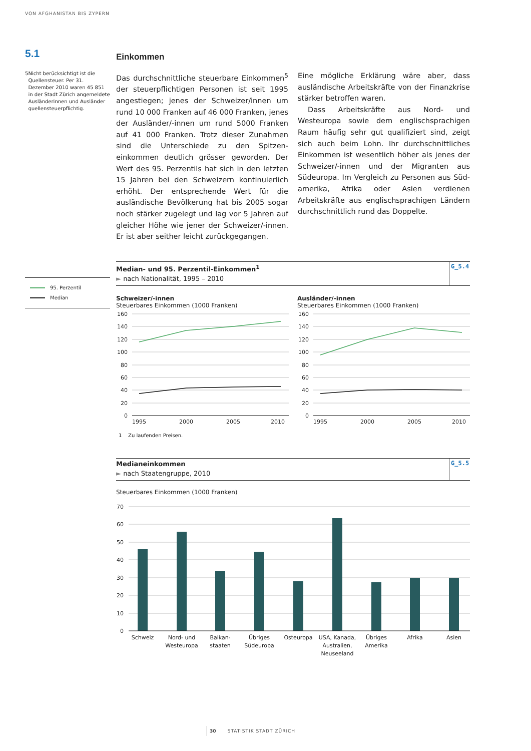VON AFGHANISTAN BIS ZYPERN
5.1
5 Nicht berücksichtigt ist die Quellensteuer. Per 31. Dezember 2010 waren 45 851 in der Stadt Zürich angemeldete Ausländerin­nen und Ausländer quellen­steuerpflichtig.
95. Perzentil
Median
Einkommen
Das durchschnittliche steuerbare Einkommen<sup>5</sup> der steuerpflichtigen Personen ist seit 1995 angestiegen; jenes der Schweizer/innen um rund 10 000 Franken auf 46 000 Franken, jenes der Ausländer/-innen um rund 5000 Franken auf 41 000 Franken. Trotz dieser Zunahmen sind die Unterschiede zu den Spitzen­einkommen deutlich grösser geworden. Der Wert des 95. Perzentils hat sich in den letzten 15 Jahren bei den Schweizern kontinuierlich erhöht. Der ent­sprechende Wert für die ausländische Bevölkerung hat bis 2005 sogar noch stärker zugelegt und lag vor 5 Jahren auf gleicher Höhe wie jener der Schweizer/-innen. Er ist aber seither leicht zurückgegangen.
Eine mögliche Erklärung wäre aber, dass auslän­dische Arbeitskräfte von der Finanzkrise stärker betroffen waren.
Dass Arbeitskräfte aus Nord- und Westeuropa sowie dem englischsprachigen Raum häufig sehr gut qualifiziert sind, zeigt sich auch beim Lohn. Ihr durchschnittliches Einkommen ist wesentlich höher als jenes der Schweizer/-innen und der Migranten aus Südeuropa. Im Vergleich zu Personen aus Süd­amerika, Afrika oder Asien verdienen Arbeitskräfte aus englischsprachigen Ländern durchschnittlich rund das Doppelte.
Median- und 95. Perzentil-Einkommen<sup>1</sup>
► nach Nationalität, 1995 – 2010
G_5.4
Schweizer/-innen
Steuerbares Einkommen (1000 Franken)
160
140
120
100
80
60
40
20
0
1995
2000
2005
2010
Ausländer/-innen
Steuerbares Einkommen (1000 Franken)
160
140
120
100
80
60
40
20
0
1995
2000
2005
2010
1 Zu laufenden Preisen.
Medianeinkommen
► nach Staatengruppe, 2010
G_5.5
Steuerbares Einkommen (1000 Franken)
70
60
50
40
30
20
10
0
Schweiz
Nord- und
Westeuropa
Balkan-
staaten
Übriges
Südeuropa
Osteuropa
USA, Kanada,
Australien,
Neuseeland
Übriges
Amerika
Afrika
Asien
30 STATISTIK STADT ZÜRICH